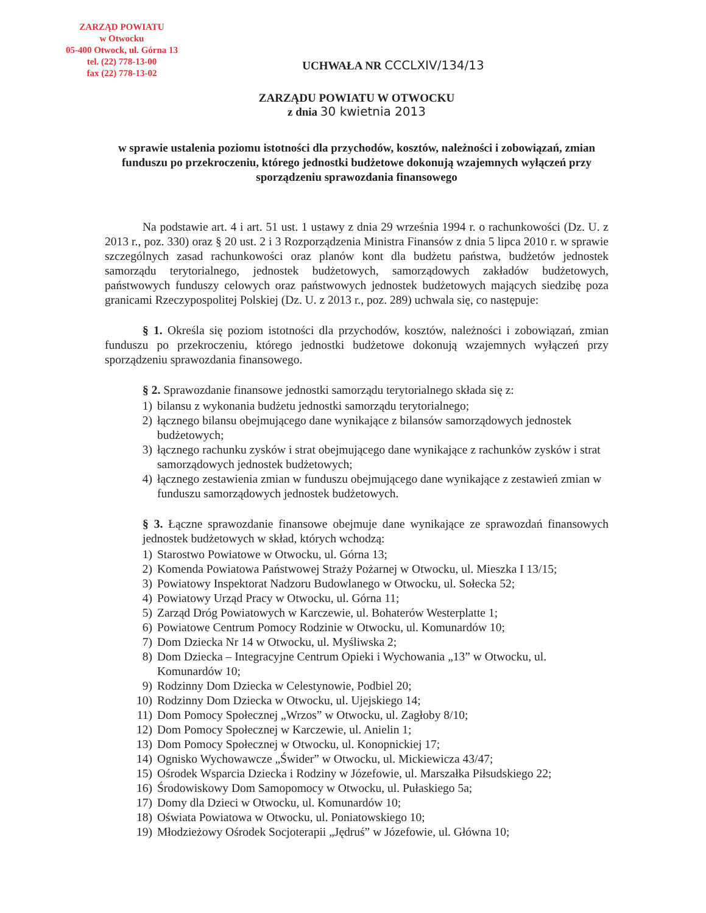ZARZĄD POWIATU
w Otwocku
05-400 Otwock, ul. Górna 13
tel. (22) 778-13-00
fax (22) 778-13-02
UCHWAŁA NR CCCLXIV/134/13
ZARZĄDU POWIATU W OTWOCKU
z dnia 30 kwietnia 2013
w sprawie ustalenia poziomu istotności dla przychodów, kosztów, należności i zobowiązań, zmian funduszu po przekroczeniu, którego jednostki budżetowe dokonują wzajemnych wyłączeń przy sporządzeniu sprawozdania finansowego
Na podstawie art. 4 i art. 51 ust. 1 ustawy z dnia 29 września 1994 r. o rachunkowości (Dz. U. z 2013 r., poz. 330) oraz § 20 ust. 2 i 3 Rozporządzenia Ministra Finansów z dnia 5 lipca 2010 r. w sprawie szczególnych zasad rachunkowości oraz planów kont dla budżetu państwa, budżetów jednostek samorządu terytorialnego, jednostek budżetowych, samorządowych zakładów budżetowych, państwowych funduszy celowych oraz państwowych jednostek budżetowych mających siedzibę poza granicami Rzeczypospolitej Polskiej (Dz. U. z 2013 r., poz. 289) uchwala się, co następuje:
§ 1. Określa się poziom istotności dla przychodów, kosztów, należności i zobowiązań, zmian funduszu po przekroczeniu, którego jednostki budżetowe dokonują wzajemnych wyłączeń przy sporządzeniu sprawozdania finansowego.
§ 2. Sprawozdanie finansowe jednostki samorządu terytorialnego składa się z:
1) bilansu z wykonania budżetu jednostki samorządu terytorialnego;
2) łącznego bilansu obejmującego dane wynikające z bilansów samorządowych jednostek budżetowych;
3) łącznego rachunku zysków i strat obejmującego dane wynikające z rachunków zysków i strat samorządowych jednostek budżetowych;
4) łącznego zestawienia zmian w funduszu obejmującego dane wynikające z zestawień zmian w funduszu samorządowych jednostek budżetowych.
§ 3. Łączne sprawozdanie finansowe obejmuje dane wynikające ze sprawozdań finansowych jednostek budżetowych w skład, których wchodzą:
1) Starostwo Powiatowe w Otwocku, ul. Górna 13;
2) Komenda Powiatowa Państwowej Straży Pożarnej w Otwocku, ul. Mieszka I 13/15;
3) Powiatowy Inspektorat Nadzoru Budowlanego w Otwocku, ul. Sołecka 52;
4) Powiatowy Urząd Pracy w Otwocku, ul. Górna 11;
5) Zarząd Dróg Powiatowych w Karczewie, ul. Bohaterów Westerplatte 1;
6) Powiatowe Centrum Pomocy Rodzinie w Otwocku, ul. Komunardów 10;
7) Dom Dziecka Nr 14 w Otwocku, ul. Myśliwska 2;
8) Dom Dziecka – Integracyjne Centrum Opieki i Wychowania „13” w Otwocku, ul. Komunardów 10;
9) Rodzinny Dom Dziecka w Celestynowie, Podbiel 20;
10) Rodzinny Dom Dziecka w Otwocku, ul. Ujejskiego 14;
11) Dom Pomocy Społecznej „Wrzos” w Otwocku, ul. Zagłoby 8/10;
12) Dom Pomocy Społecznej w Karczewie, ul. Anielin 1;
13) Dom Pomocy Społecznej w Otwocku, ul. Konopnickiej 17;
14) Ognisko Wychowawcze „Świder” w Otwocku, ul. Mickiewicza 43/47;
15) Ośrodek Wsparcia Dziecka i Rodziny w Józefowie, ul. Marszałka Piłsudskiego 22;
16) Środowiskowy Dom Samopomocy w Otwocku, ul. Pułaskiego 5a;
17) Domy dla Dzieci w Otwocku, ul. Komunardów 10;
18) Oświata Powiatowa w Otwocku, ul. Poniatowskiego 10;
19) Młodzieżowy Ośrodek Socjoterapii „Jędruś” w Józefowie, ul. Główna 10;